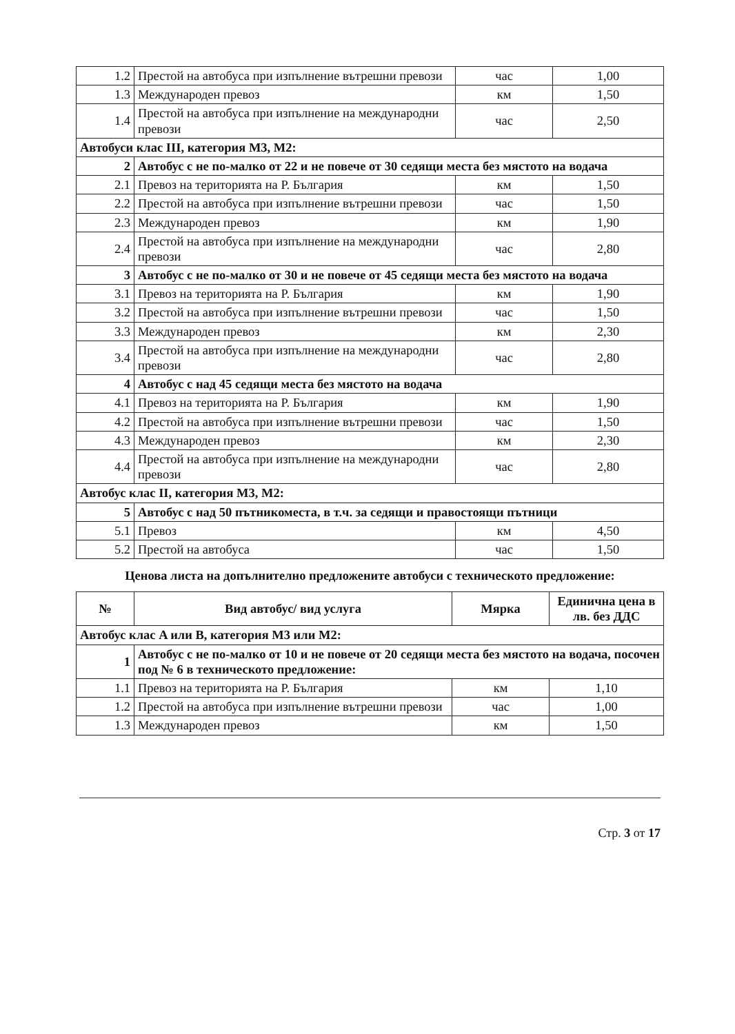| 1.2 | Престой на автобуса при изпълнение вътрешни превози | час | 1,00 |
| 1.3 | Международен превоз | км | 1,50 |
| 1.4 | Престой на автобуса при изпълнение на международни превози | час | 2,50 |
| Автобуси клас III, категория M3, M2: | | | |
| 2 | Автобус с не по-малко от 22 и не повече от 30 седящи места без мястото на водача | | |
| 2.1 | Превоз на територията на Р. България | км | 1,50 |
| 2.2 | Престой на автобуса при изпълнение вътрешни превози | час | 1,50 |
| 2.3 | Международен превоз | км | 1,90 |
| 2.4 | Престой на автобуса при изпълнение на международни превози | час | 2,80 |
| 3 | Автобус с не по-малко от 30 и не повече от 45 седящи места без мястото на водача | | |
| 3.1 | Превоз на територията на Р. България | км | 1,90 |
| 3.2 | Престой на автобуса при изпълнение вътрешни превози | час | 1,50 |
| 3.3 | Международен превоз | км | 2,30 |
| 3.4 | Престой на автобуса при изпълнение на международни превози | час | 2,80 |
| 4 | Автобус с над 45 седящи места без мястото на водача | | |
| 4.1 | Превоз на територията на Р. България | км | 1,90 |
| 4.2 | Престой на автобуса при изпълнение вътрешни превози | час | 1,50 |
| 4.3 | Международен превоз | км | 2,30 |
| 4.4 | Престой на автобуса при изпълнение на международни превози | час | 2,80 |
| Автобус клас II, категория M3, M2: | | | |
| 5 | Автобус с над 50 пътникоместа, в т.ч. за седящи и правостоящи пътници | | |
| 5.1 | Превоз | км | 4,50 |
| 5.2 | Престой на автобуса | час | 1,50 |
Ценова листа на допълнително предложените автобуси с техническото предложение:
| № | Вид автобус/ вид услуга | Мярка | Единична цена в лв. без ДДС |
| --- | --- | --- | --- |
| Автобус клас A или B, категория M3 или M2: | | | |
| 1 | Автобус с не по-малко от 10 и не повече от 20 седящи места без мястото на водача, посочен под № 6 в техническото предложение: | | |
| 1.1 | Превоз на територията на Р. България | км | 1,10 |
| 1.2 | Престой на автобуса при изпълнение вътрешни превози | час | 1,00 |
| 1.3 | Международен превоз | км | 1,50 |
Стр. 3 от 17